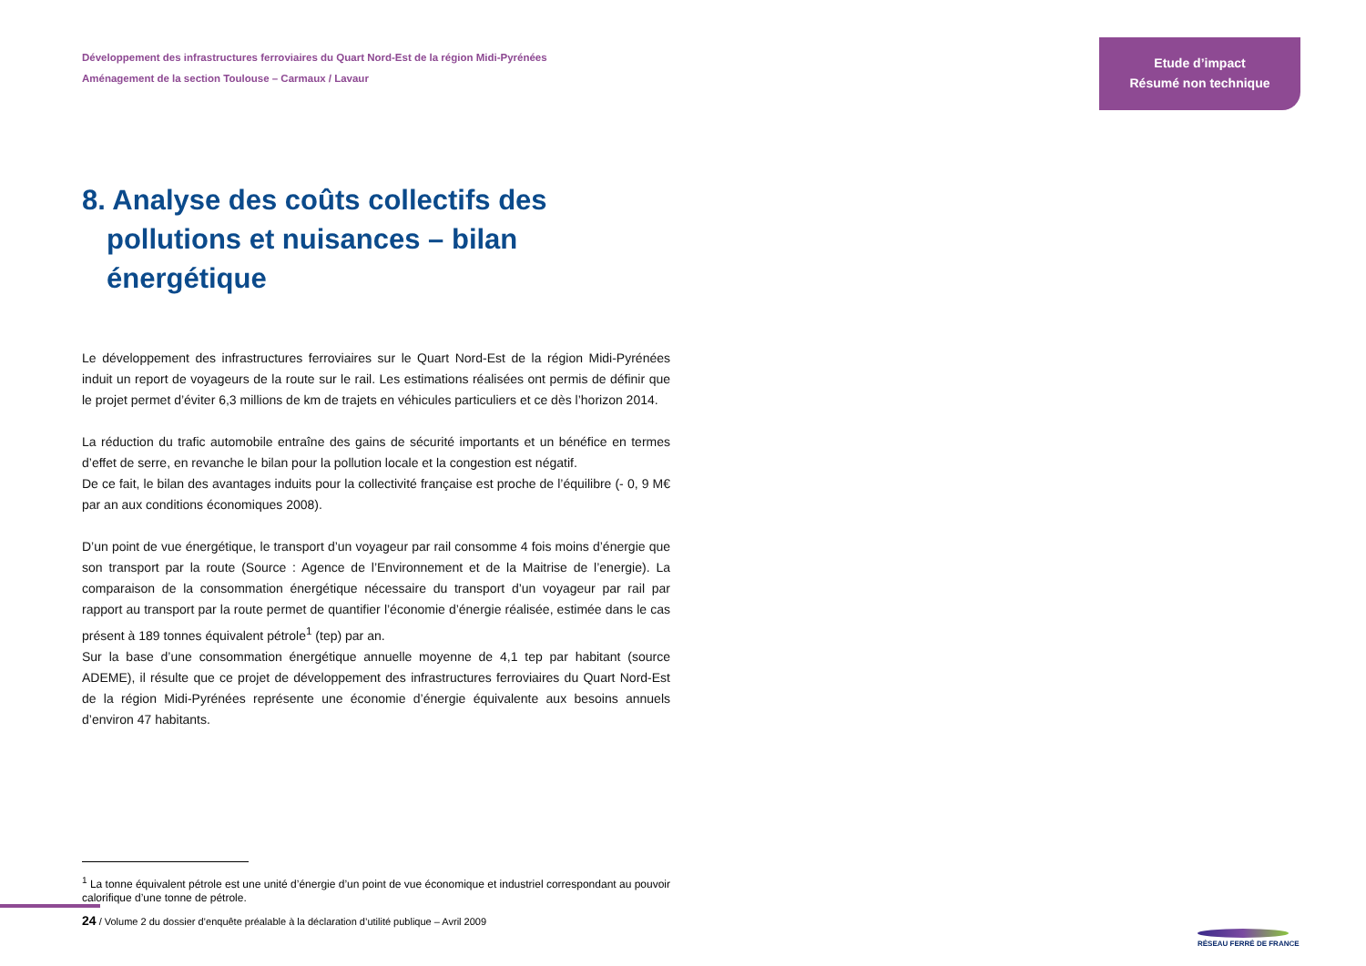Développement des infrastructures ferroviaires du Quart Nord-Est de la région Midi-Pyrénées
Aménagement de la section Toulouse – Carmaux / Lavaur
Etude d’impact
Résumé non technique
8. Analyse des coûts collectifs des pollutions et nuisances – bilan énergétique
Le développement des infrastructures ferroviaires sur le Quart Nord-Est de la région Midi-Pyrénées induit un report de voyageurs de la route sur le rail. Les estimations réalisées ont permis de définir que le projet permet d’éviter 6,3 millions de km de trajets en véhicules particuliers et ce dès l’horizon 2014.
La réduction du trafic automobile entraîne des gains de sécurité importants et un bénéfice en termes d’effet de serre, en revanche le bilan pour la pollution locale et la congestion est négatif.
De ce fait, le bilan des avantages induits pour la collectivité française est proche de l’équilibre (- 0, 9 M€ par an aux conditions économiques 2008).
D’un point de vue énergétique, le transport d’un voyageur par rail consomme 4 fois moins d’énergie que son transport par la route (Source : Agence de l’Environnement et de la Maitrise de l’energie). La comparaison de la consommation énergétique nécessaire du transport d’un voyageur par rail par rapport au transport par la route permet de quantifier l’économie d’énergie réalisée, estimée dans le cas présent à 189 tonnes équivalent pétrole<sup>1</sup> (tep) par an.
Sur la base d’une consommation énergétique annuelle moyenne de 4,1 tep par habitant (source ADEME), il résulte que ce projet de développement des infrastructures ferroviaires du Quart Nord-Est de la région Midi-Pyrénées représente une économie d’énergie équivalente aux besoins annuels d’environ 47 habitants.
<sup>1</sup> La tonne équivalent pétrole est une unité d’énergie d’un point de vue économique et industriel correspondant au pouvoir calorifique d’une tonne de pétrole.
24 / Volume 2 du dossier d’enquête préalable à la déclaration d’utilité publique – Avril 2009
RÉSEAU FERRÉ DE FRANCE